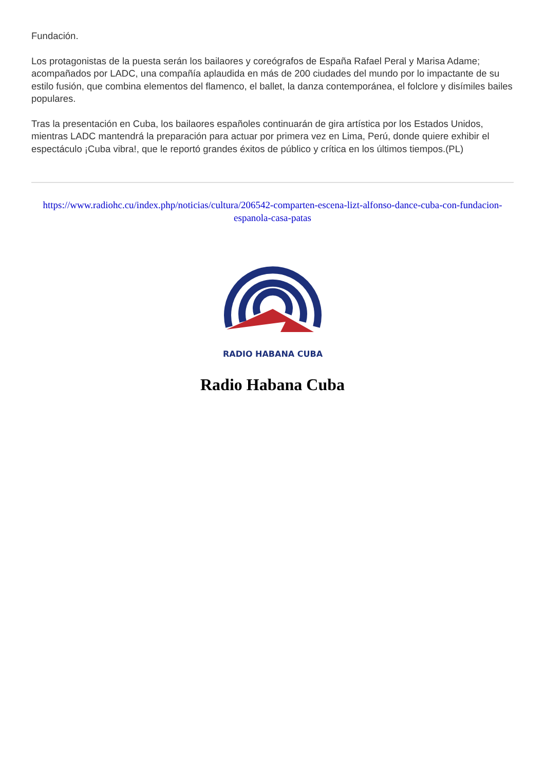Fundación.
Los protagonistas de la puesta serán los bailaores y coreógrafos de España Rafael Peral y Marisa Adame; acompañados por LADC, una compañía aplaudida en más de 200 ciudades del mundo por lo impactante de su estilo fusión, que combina elementos del flamenco, el ballet, la danza contemporánea, el folclore y disímiles bailes populares.
Tras la presentación en Cuba, los bailaores españoles continuarán de gira artística por los Estados Unidos, mientras LADC mantendrá la preparación para actuar por primera vez en Lima, Perú, donde quiere exhibir el espectáculo ¡Cuba vibra!, que le reportó grandes éxitos de público y crítica en los últimos tiempos.(PL)
https://www.radiohc.cu/index.php/noticias/cultura/206542-comparten-escena-lizt-alfonso-dance-cuba-con-fundacion-espanola-casa-patas
RADIO HABANA CUBA
Radio Habana Cuba